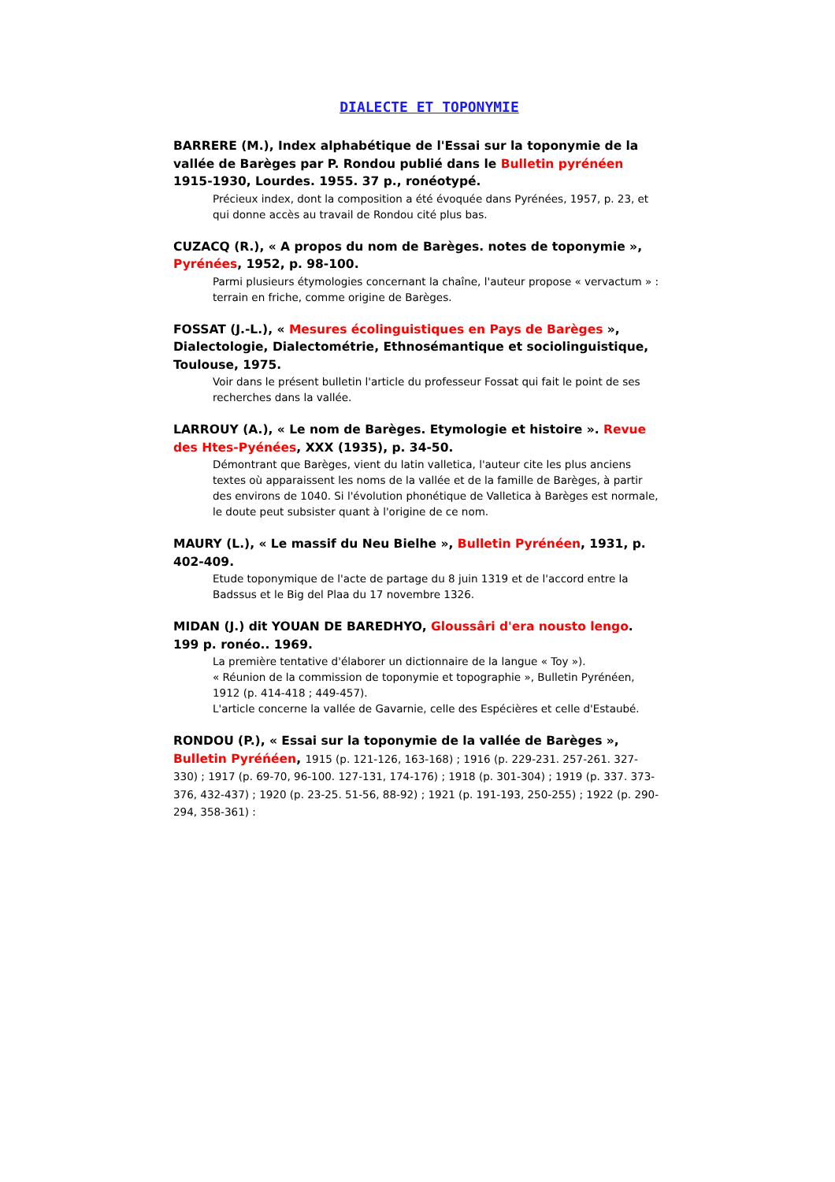DIALECTE ET TOPONYMIE
BARRERE (M.), Index alphabétique de l'Essai sur la toponymie de la vallée de Barèges par P. Rondou publié dans le Bulletin pyrénéen 1915-1930, Lourdes. 1955. 37 p., ronéotypé.
Précieux index, dont la composition a été évoquée dans Pyrénées, 1957, p. 23, et qui donne accès au travail de Rondou cité plus bas.
CUZACQ (R.), « A propos du nom de Barèges. notes de toponymie », Pyrénées, 1952, p. 98-100.
Parmi plusieurs étymologies concernant la chaîne, l'auteur propose « vervactum » : terrain en friche, comme origine de Barèges.
FOSSAT (J.-L.), « Mesures écolinguistiques en Pays de Barèges », Dialectologie, Dialectométrie, Ethnosémantique et sociolinguistique, Toulouse, 1975.
Voir dans le présent bulletin l'article du professeur Fossat qui fait le point de ses recherches dans la vallée.
LARROUY (A.), « Le nom de Barèges. Etymologie et histoire ». Revue des Htes-Pyénées, XXX (1935), p. 34-50.
Démontrant que Barèges, vient du latin valletica, l'auteur cite les plus anciens textes où apparaissent les noms de la vallée et de la famille de Barèges, à partir des environs de 1040. Si l'évolution phonétique de Valletica à Barèges est normale, le doute peut subsister quant à l'origine de ce nom.
MAURY (L.), « Le massif du Neu Bielhe », Bulletin Pyrénéen, 1931, p. 402-409.
Etude toponymique de l'acte de partage du 8 juin 1319 et de l'accord entre la Badssus et le Big del Plaa du 17 novembre 1326.
MIDAN (J.) dit YOUAN DE BAREDHYO, Gloussâri d'era nousto lengo. 199 p. ronéo.. 1969.
La première tentative d'élaborer un dictionnaire de la langue « Toy »).
« Réunion de la commission de toponymie et topographie », Bulletin Pyrénéen, 1912 (p. 414-418 ; 449-457).
L'article concerne la vallée de Gavarnie, celle des Espécières et celle d'Estaubé.
RONDOU (P.), « Essai sur la toponymie de la vallée de Barèges », Bulletin Pyréńéen, 1915 (p. 121-126, 163-168) ; 1916 (p. 229-231. 257-261. 327-330) ; 1917 (p. 69-70, 96-100. 127-131, 174-176) ; 1918 (p. 301-304) ; 1919 (p. 337. 373-376, 432-437) ; 1920 (p. 23-25. 51-56, 88-92) ; 1921 (p. 191-193, 250-255) ; 1922 (p. 290-294, 358-361) :